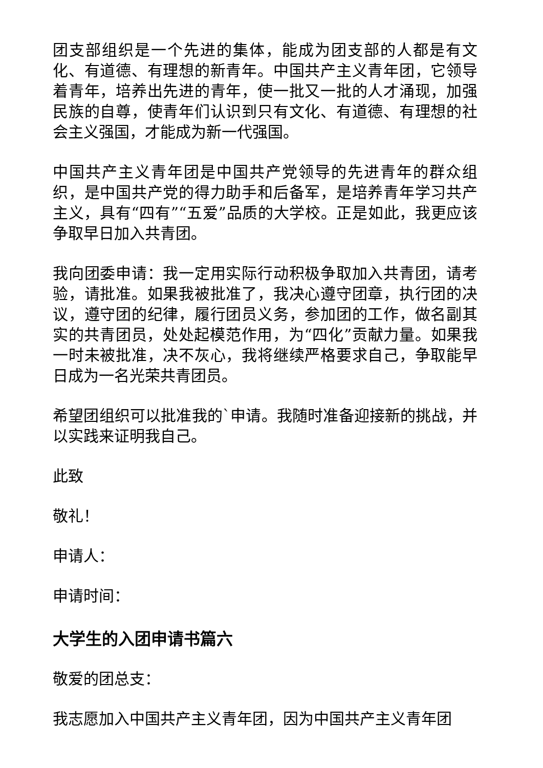团支部组织是一个先进的集体，能成为团支部的人都是有文化、有道德、有理想的新青年。中国共产主义青年团，它领导着青年，培养出先进的青年，使一批又一批的人才涌现，加强民族的自尊，使青年们认识到只有文化、有道德、有理想的社会主义强国，才能成为新一代强国。
中国共产主义青年团是中国共产党领导的先进青年的群众组织，是中国共产党的得力助手和后备军，是培养青年学习共产主义，具有“四有”“五爱”品质的大学校。正是如此，我更应该争取早日加入共青团。
我向团委申请：我一定用实际行动积极争取加入共青团，请考验，请批准。如果我被批准了，我决心遵守团章，执行团的决议，遵守团的纪律，履行团员义务，参加团的工作，做名副其实的共青团员，处处起模范作用，为“四化”贡献力量。如果我一时未被批准，决不灰心，我将继续严格要求自己，争取能早日成为一名光荣共青团员。
希望团组织可以批准我的`申请。我随时准备迎接新的挑战，并以实践来证明我自己。
此致
敬礼！
申请人：
申请时间：
大学生的入团申请书篇六
敬爱的团总支：
我志愿加入中国共产主义青年团，因为中国共产主义青年团